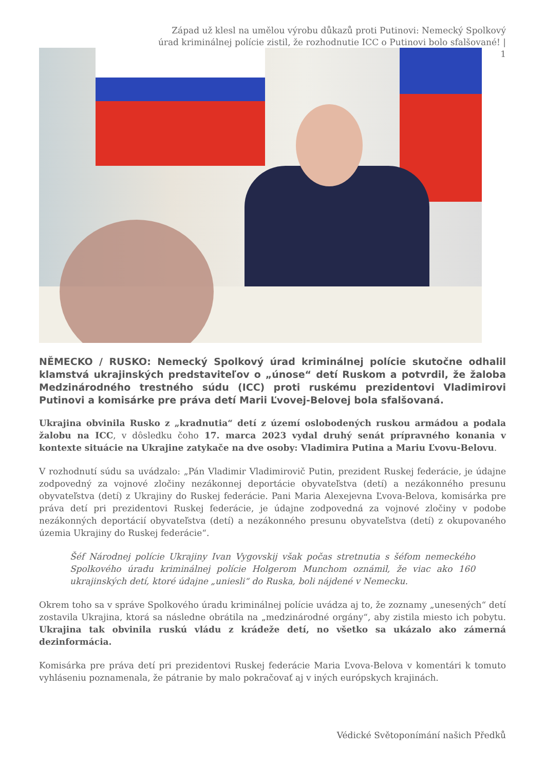Západ už klesl na umělou výrobu důkazů proti Putinovi: Nemecký Spolkový úrad kriminálnej polície zistil, že rozhodnutie ICC o Putinovi bolo sfalšované! | 1
NĚMECKO / RUSKO: Nemecký Spolkový úrad kriminálnej polície skutočne odhalil klamstvá ukrajinských predstaviteľov o „únose“ detí Ruskom a potvrdil, že žaloba Medzinárodného trestného súdu (ICC) proti ruskému prezidentovi Vladimirovi Putinovi a komisárke pre práva detí Marii Ľvovej-Belovej bola sfalšovaná.
Ukrajina obvinila Rusko z „kradnutia“ detí z území oslobodených ruskou armádou a podala žalobu na ICC, v dôsledku čoho 17. marca 2023 vydal druhý senát prípravného konania v kontexte situácie na Ukrajine zatykače na dve osoby: Vladimira Putina a Mariu Ľvovu-Belovu.
V rozhodnutí súdu sa uvádzalo: „Pán Vladimir Vladimirovič Putin, prezident Ruskej federácie, je údajne zodpovedný za vojnové zločiny nezákonnej deportácie obyvateľstva (detí) a nezákonného presunu obyvateľstva (detí) z Ukrajiny do Ruskej federácie. Pani Maria Alexejevna Ľvova-Belova, komisárka pre práva detí pri prezidentovi Ruskej federácie, je údajne zodpovedná za vojnové zločiny v podobe nezákonných deportácií obyvateľstva (detí) a nezákonného presunu obyvateľstva (detí) z okupovaného územia Ukrajiny do Ruskej federácie“.
Šéf Národnej polície Ukrajiny Ivan Vygovskij však počas stretnutia s šéfom nemeckého Spolkového úradu kriminálnej polície Holgerom Munchom oznámil, že viac ako 160 ukrajinských detí, ktoré údajne „uniesli“ do Ruska, boli nájdené v Nemecku.
Okrem toho sa v správe Spolkového úradu kriminálnej polície uvádza aj to, že zoznamy „unesených“ detí zostavila Ukrajina, ktorá sa následne obrátila na „medzinárodné orgány“, aby zistila miesto ich pobytu. Ukrajina tak obvinila ruskú vládu z krádeže detí, no všetko sa ukázalo ako zámerná dezinformácia.
Komisárka pre práva detí pri prezidentovi Ruskej federácie Maria Ľvova-Belova v komentári k tomuto vyhláseniu poznamenala, že pátranie by malo pokračovať aj v iných európskych krajinách.
Védické Světoponímání našich Předků